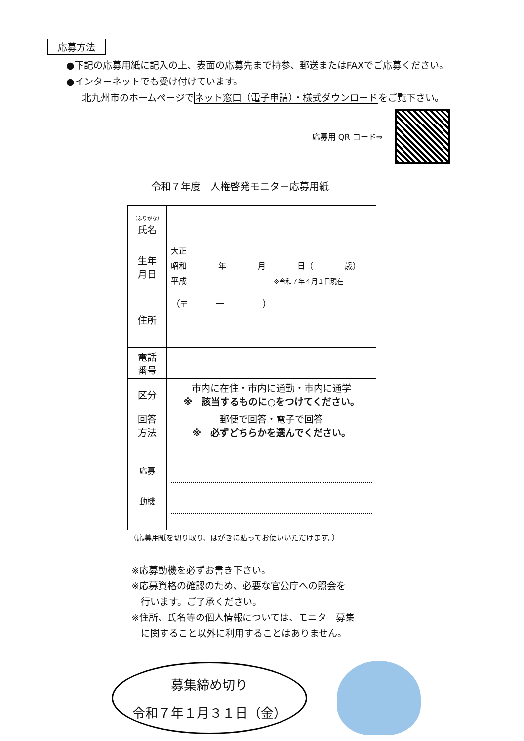応募方法
●下記の応募用紙に記入の上、表面の応募先まで持参、郵送またはFAXでご応募ください。
●インターネットでも受け付けています。
北九州市のホームページでネット窓口（電子申請）・様式ダウンロードをご覧下さい。
応募用 QR コード⇒
令和７年度　人権啓発モニター応募用紙
| （ふりがな） 氏名 | |
| 生年 月日 | 大正 昭和 年 月 日（ 歳） 平成 ※令和７年４月１日現在 |
| 住所 | （〒 ー ） |
| 電話 番号 | |
| 区分 | 市内に在住・市内に通勤・市内に通学 ※ 該当するものに○をつけてください。 |
| 回答 方法 | 郵便で回答・電子で回答 ※ 必ずどちらかを選んでください。 |
| 応募 動機 | |
（応募用紙を切り取り、はがきに貼ってお使いいただけます。）
※応募動機を必ずお書き下さい。
※応募資格の確認のため、必要な官公庁への照会を
　行います。ご了承ください。
※住所、氏名等の個人情報については、モニター募集
　に関すること以外に利用することはありません。
募集締め切り
令和７年１月３１日（金）